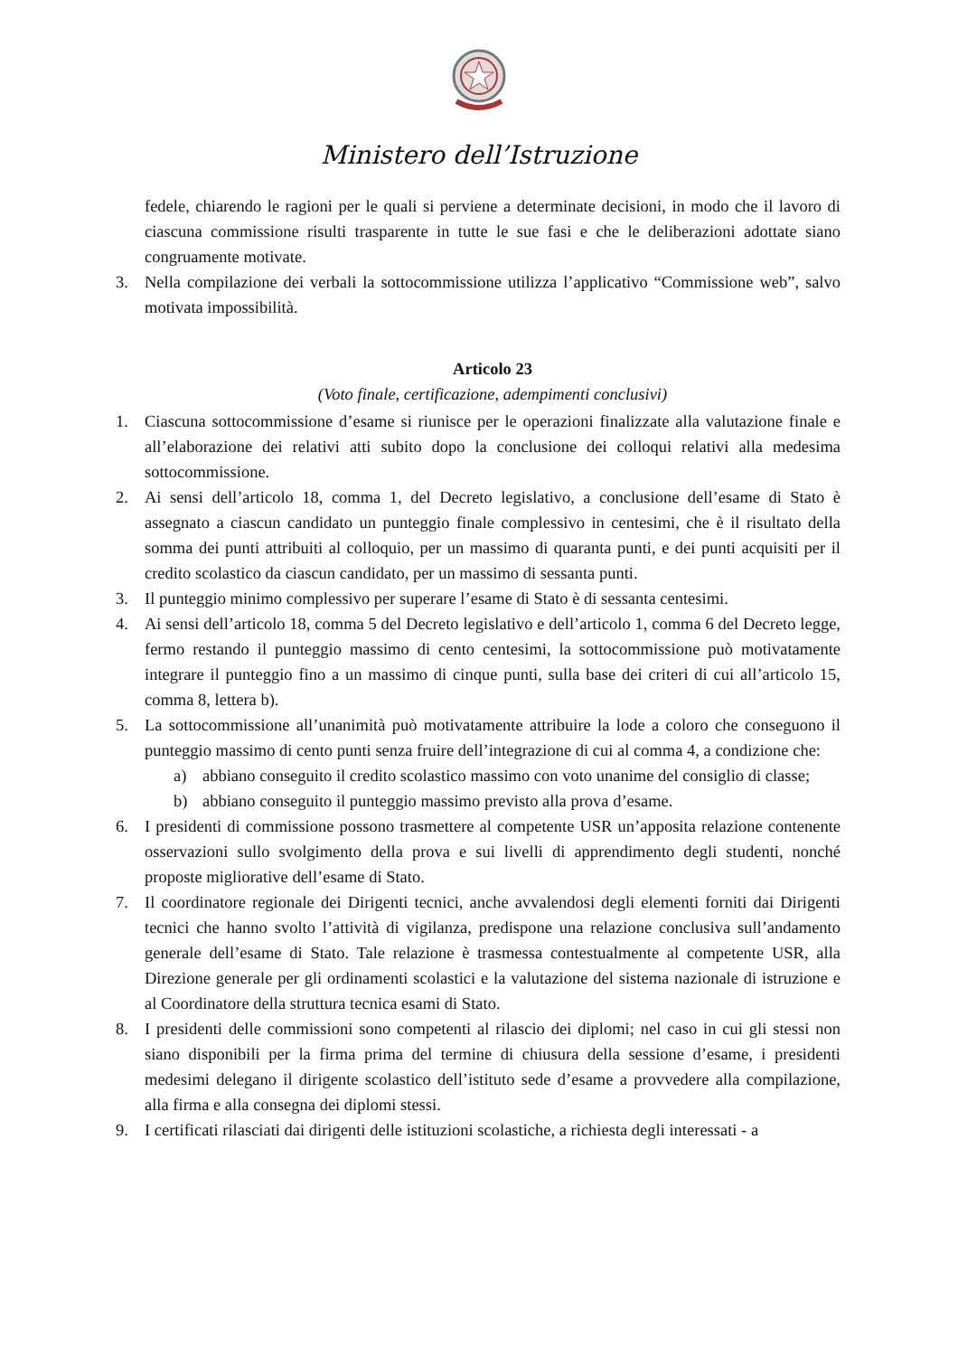Ministero dell’Istruzione
fedele, chiarendo le ragioni per le quali si perviene a determinate decisioni, in modo che il lavoro di ciascuna commissione risulti trasparente in tutte le sue fasi e che le deliberazioni adottate siano congruamente motivate.
3. Nella compilazione dei verbali la sottocommissione utilizza l’applicativo “Commissione web”, salvo motivata impossibilità.
Articolo 23
(Voto finale, certificazione, adempimenti conclusivi)
1. Ciascuna sottocommissione d’esame si riunisce per le operazioni finalizzate alla valutazione finale e all’elaborazione dei relativi atti subito dopo la conclusione dei colloqui relativi alla medesima sottocommissione.
2. Ai sensi dell’articolo 18, comma 1, del Decreto legislativo, a conclusione dell’esame di Stato è assegnato a ciascun candidato un punteggio finale complessivo in centesimi, che è il risultato della somma dei punti attribuiti al colloquio, per un massimo di quaranta punti, e dei punti acquisiti per il credito scolastico da ciascun candidato, per un massimo di sessanta punti.
3. Il punteggio minimo complessivo per superare l’esame di Stato è di sessanta centesimi.
4. Ai sensi dell’articolo 18, comma 5 del Decreto legislativo e dell’articolo 1, comma 6 del Decreto legge, fermo restando il punteggio massimo di cento centesimi, la sottocommissione può motivatamente integrare il punteggio fino a un massimo di cinque punti, sulla base dei criteri di cui all’articolo 15, comma 8, lettera b).
5. La sottocommissione all’unanimità può motivatamente attribuire la lode a coloro che conseguono il punteggio massimo di cento punti senza fruire dell’integrazione di cui al comma 4, a condizione che:
a) abbiano conseguito il credito scolastico massimo con voto unanime del consiglio di classe;
b) abbiano conseguito il punteggio massimo previsto alla prova d’esame.
6. I presidenti di commissione possono trasmettere al competente USR un’apposita relazione contenente osservazioni sullo svolgimento della prova e sui livelli di apprendimento degli studenti, nonché proposte migliorative dell’esame di Stato.
7. Il coordinatore regionale dei Dirigenti tecnici, anche avvalendosi degli elementi forniti dai Dirigenti tecnici che hanno svolto l’attività di vigilanza, predispone una relazione conclusiva sull’andamento generale dell’esame di Stato. Tale relazione è trasmessa contestualmente al competente USR, alla Direzione generale per gli ordinamenti scolastici e la valutazione del sistema nazionale di istruzione e al Coordinatore della struttura tecnica esami di Stato.
8. I presidenti delle commissioni sono competenti al rilascio dei diplomi; nel caso in cui gli stessi non siano disponibili per la firma prima del termine di chiusura della sessione d’esame, i presidenti medesimi delegano il dirigente scolastico dell’istituto sede d’esame a provvedere alla compilazione, alla firma e alla consegna dei diplomi stessi.
9. I certificati rilasciati dai dirigenti delle istituzioni scolastiche, a richiesta degli interessati - a